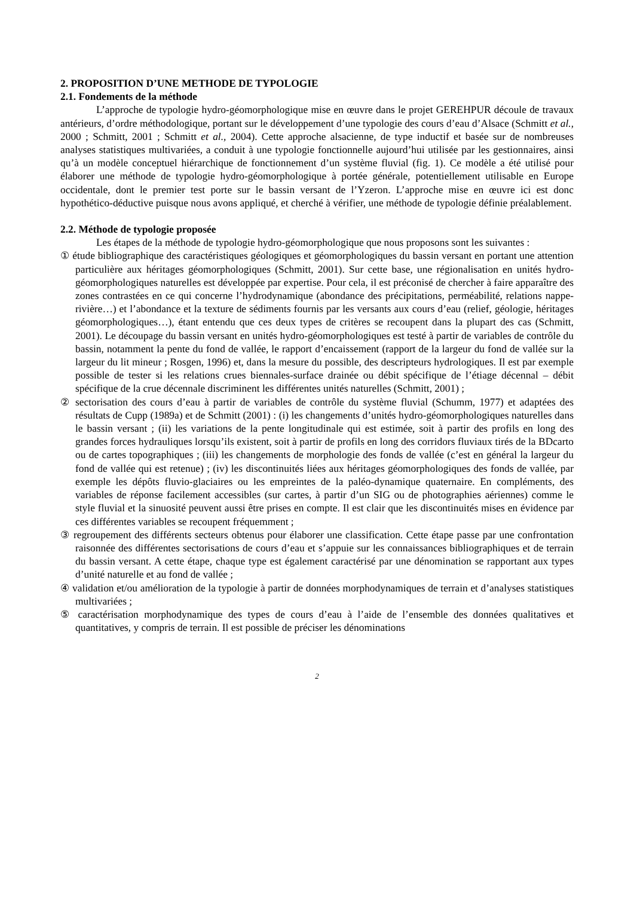2. PROPOSITION D’UNE METHODE DE TYPOLOGIE
2.1. Fondements de la méthode
L’approche de typologie hydro-géomorphologique mise en œuvre dans le projet GEREHPUR découle de travaux antérieurs, d’ordre méthodologique, portant sur le développement d’une typologie des cours d’eau d’Alsace (Schmitt et al., 2000 ; Schmitt, 2001 ; Schmitt et al., 2004). Cette approche alsacienne, de type inductif et basée sur de nombreuses analyses statistiques multivariées, a conduit à une typologie fonctionnelle aujourd’hui utilisée par les gestionnaires, ainsi qu’à un modèle conceptuel hiérarchique de fonctionnement d’un système fluvial (fig. 1). Ce modèle a été utilisé pour élaborer une méthode de typologie hydro-géomorphologique à portée générale, potentiellement utilisable en Europe occidentale, dont le premier test porte sur le bassin versant de l’Yzeron. L’approche mise en œuvre ici est donc hypothético-déductive puisque nous avons appliqué, et cherché à vérifier, une méthode de typologie définie préalablement.
2.2. Méthode de typologie proposée
Les étapes de la méthode de typologie hydro-géomorphologique que nous proposons sont les suivantes :
① étude bibliographique des caractéristiques géologiques et géomorphologiques du bassin versant en portant une attention particulière aux héritages géomorphologiques (Schmitt, 2001). Sur cette base, une régionalisation en unités hydro-géomorphologiques naturelles est développée par expertise. Pour cela, il est préconisé de chercher à faire apparaître des zones contrastées en ce qui concerne l’hydrodynamique (abondance des précipitations, perméabilité, relations nappe-rivière…) et l’abondance et la texture de sédiments fournis par les versants aux cours d’eau (relief, géologie, héritages géomorphologiques…), étant entendu que ces deux types de critères se recoupent dans la plupart des cas (Schmitt, 2001). Le découpage du bassin versant en unités hydro-géomorphologiques est testé à partir de variables de contrôle du bassin, notamment la pente du fond de vallée, le rapport d’encaissement (rapport de la largeur du fond de vallée sur la largeur du lit mineur ; Rosgen, 1996) et, dans la mesure du possible, des descripteurs hydrologiques. Il est par exemple possible de tester si les relations crues biennales-surface drainée ou débit spécifique de l’étiage décennal – débit spécifique de la crue décennale discriminent les différentes unités naturelles (Schmitt, 2001) ;
② sectorisation des cours d’eau à partir de variables de contrôle du système fluvial (Schumm, 1977) et adaptées des résultats de Cupp (1989a) et de Schmitt (2001) : (i) les changements d’unités hydro-géomorphologiques naturelles dans le bassin versant ; (ii) les variations de la pente longitudinale qui est estimée, soit à partir des profils en long des grandes forces hydrauliques lorsqu’ils existent, soit à partir de profils en long des corridors fluviaux tirés de la BDcarto ou de cartes topographiques ; (iii) les changements de morphologie des fonds de vallée (c’est en général la largeur du fond de vallée qui est retenue) ; (iv) les discontinuités liées aux héritages géomorphologiques des fonds de vallée, par exemple les dépôts fluvio-glaciaires ou les empreintes de la paléo-dynamique quaternaire. En compléments, des variables de réponse facilement accessibles (sur cartes, à partir d’un SIG ou de photographies aériennes) comme le style fluvial et la sinuosité peuvent aussi être prises en compte. Il est clair que les discontinuités mises en évidence par ces différentes variables se recoupent fréquemment ;
③ regroupement des différents secteurs obtenus pour élaborer une classification. Cette étape passe par une confrontation raisonnée des différentes sectorisations de cours d’eau et s’appuie sur les connaissances bibliographiques et de terrain du bassin versant. A cette étape, chaque type est également caractérisé par une dénomination se rapportant aux types d’unité naturelle et au fond de vallée ;
④ validation et/ou amélioration de la typologie à partir de données morphodynamiques de terrain et d’analyses statistiques multivariées ;
⑤ caractérisation morphodynamique des types de cours d’eau à l’aide de l’ensemble des données qualitatives et quantitatives, y compris de terrain. Il est possible de préciser les dénominations
2